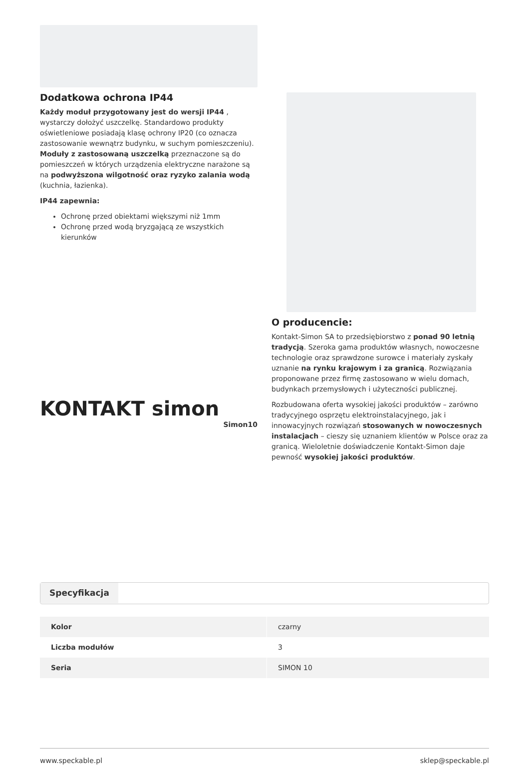Dodatkowa ochrona IP44
Każdy moduł przygotowany jest do wersji IP44 , wystarczy dołożyć uszczelkę. Standardowo produkty oświetleniowe posiadają klasę ochrony IP20 (co oznacza zastosowanie wewnątrz budynku, w suchym pomieszczeniu). Moduły z zastosowaną uszczelką przeznaczone są do pomieszczeń w których urządzenia elektryczne narażone są na podwyższona wilgotność oraz ryzyko zalania wodą (kuchnia, łazienka).
IP44 zapewnia:
Ochronę przed obiektami większymi niż 1mm
Ochronę przed wodą bryzgającą ze wszystkich kierunków
KONTAKT simon
Simon10
O producencie:
Kontakt-Simon SA to przedsiębiorstwo z ponad 90 letnią tradycją. Szeroka gama produktów własnych, nowoczesne technologie oraz sprawdzone surowce i materiały zyskały uznanie na rynku krajowym i za granicą. Rozwiązania proponowane przez firmę zastosowano w wielu domach, budynkach przemysłowych i użyteczności publicznej.
Rozbudowana oferta wysokiej jakości produktów – zarówno tradycyjnego osprzętu elektroinstalacyjnego, jak i innowacyjnych rozwiązań stosowanych w nowoczesnych instalacjach – cieszy się uznaniem klientów w Polsce oraz za granicą. Wieloletnie doświadczenie Kontakt-Simon daje pewność wysokiej jakości produktów.
Specyfikacja
| Kolor | czarny |
| Liczba modułów | 3 |
| Seria | SIMON 10 |
www.speckable.pl sklep@speckable.pl